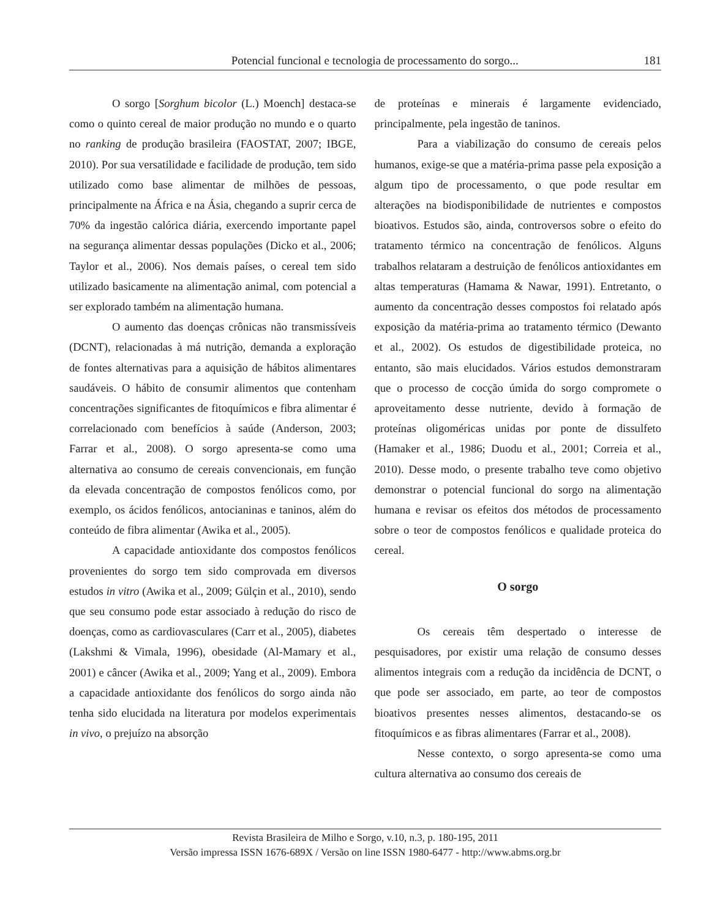Potencial funcional e tecnologia de processamento do sorgo... 181
O sorgo [Sorghum bicolor (L.) Moench] destaca-se como o quinto cereal de maior produção no mundo e o quarto no ranking de produção brasileira (FAOSTAT, 2007; IBGE, 2010). Por sua versatilidade e facilidade de produção, tem sido utilizado como base alimentar de milhões de pessoas, principalmente na África e na Ásia, chegando a suprir cerca de 70% da ingestão calórica diária, exercendo importante papel na segurança alimentar dessas populações (Dicko et al., 2006; Taylor et al., 2006). Nos demais países, o cereal tem sido utilizado basicamente na alimentação animal, com potencial a ser explorado também na alimentação humana.
O aumento das doenças crônicas não transmissíveis (DCNT), relacionadas à má nutrição, demanda a exploração de fontes alternativas para a aquisição de hábitos alimentares saudáveis. O hábito de consumir alimentos que contenham concentrações significantes de fitoquímicos e fibra alimentar é correlacionado com benefícios à saúde (Anderson, 2003; Farrar et al., 2008). O sorgo apresenta-se como uma alternativa ao consumo de cereais convencionais, em função da elevada concentração de compostos fenólicos como, por exemplo, os ácidos fenólicos, antocianinas e taninos, além do conteúdo de fibra alimentar (Awika et al., 2005).
A capacidade antioxidante dos compostos fenólicos provenientes do sorgo tem sido comprovada em diversos estudos in vitro (Awika et al., 2009; Gülçin et al., 2010), sendo que seu consumo pode estar associado à redução do risco de doenças, como as cardiovasculares (Carr et al., 2005), diabetes (Lakshmi & Vimala, 1996), obesidade (Al-Mamary et al., 2001) e câncer (Awika et al., 2009; Yang et al., 2009). Embora a capacidade antioxidante dos fenólicos do sorgo ainda não tenha sido elucidada na literatura por modelos experimentais in vivo, o prejuízo na absorção
de proteínas e minerais é largamente evidenciado, principalmente, pela ingestão de taninos.
Para a viabilização do consumo de cereais pelos humanos, exige-se que a matéria-prima passe pela exposição a algum tipo de processamento, o que pode resultar em alterações na biodisponibilidade de nutrientes e compostos bioativos. Estudos são, ainda, controversos sobre o efeito do tratamento térmico na concentração de fenólicos. Alguns trabalhos relataram a destruição de fenólicos antioxidantes em altas temperaturas (Hamama & Nawar, 1991). Entretanto, o aumento da concentração desses compostos foi relatado após exposição da matéria-prima ao tratamento térmico (Dewanto et al., 2002). Os estudos de digestibilidade proteica, no entanto, são mais elucidados. Vários estudos demonstraram que o processo de cocção úmida do sorgo compromete o aproveitamento desse nutriente, devido à formação de proteínas oligoméricas unidas por ponte de dissulfeto (Hamaker et al., 1986; Duodu et al., 2001; Correia et al., 2010). Desse modo, o presente trabalho teve como objetivo demonstrar o potencial funcional do sorgo na alimentação humana e revisar os efeitos dos métodos de processamento sobre o teor de compostos fenólicos e qualidade proteica do cereal.
O sorgo
Os cereais têm despertado o interesse de pesquisadores, por existir uma relação de consumo desses alimentos integrais com a redução da incidência de DCNT, o que pode ser associado, em parte, ao teor de compostos bioativos presentes nesses alimentos, destacando-se os fitoquímicos e as fibras alimentares (Farrar et al., 2008).
Nesse contexto, o sorgo apresenta-se como uma cultura alternativa ao consumo dos cereais de
Revista Brasileira de Milho e Sorgo, v.10, n.3, p. 180-195, 2011
Versão impressa ISSN 1676-689X / Versão on line ISSN 1980-6477 - http://www.abms.org.br